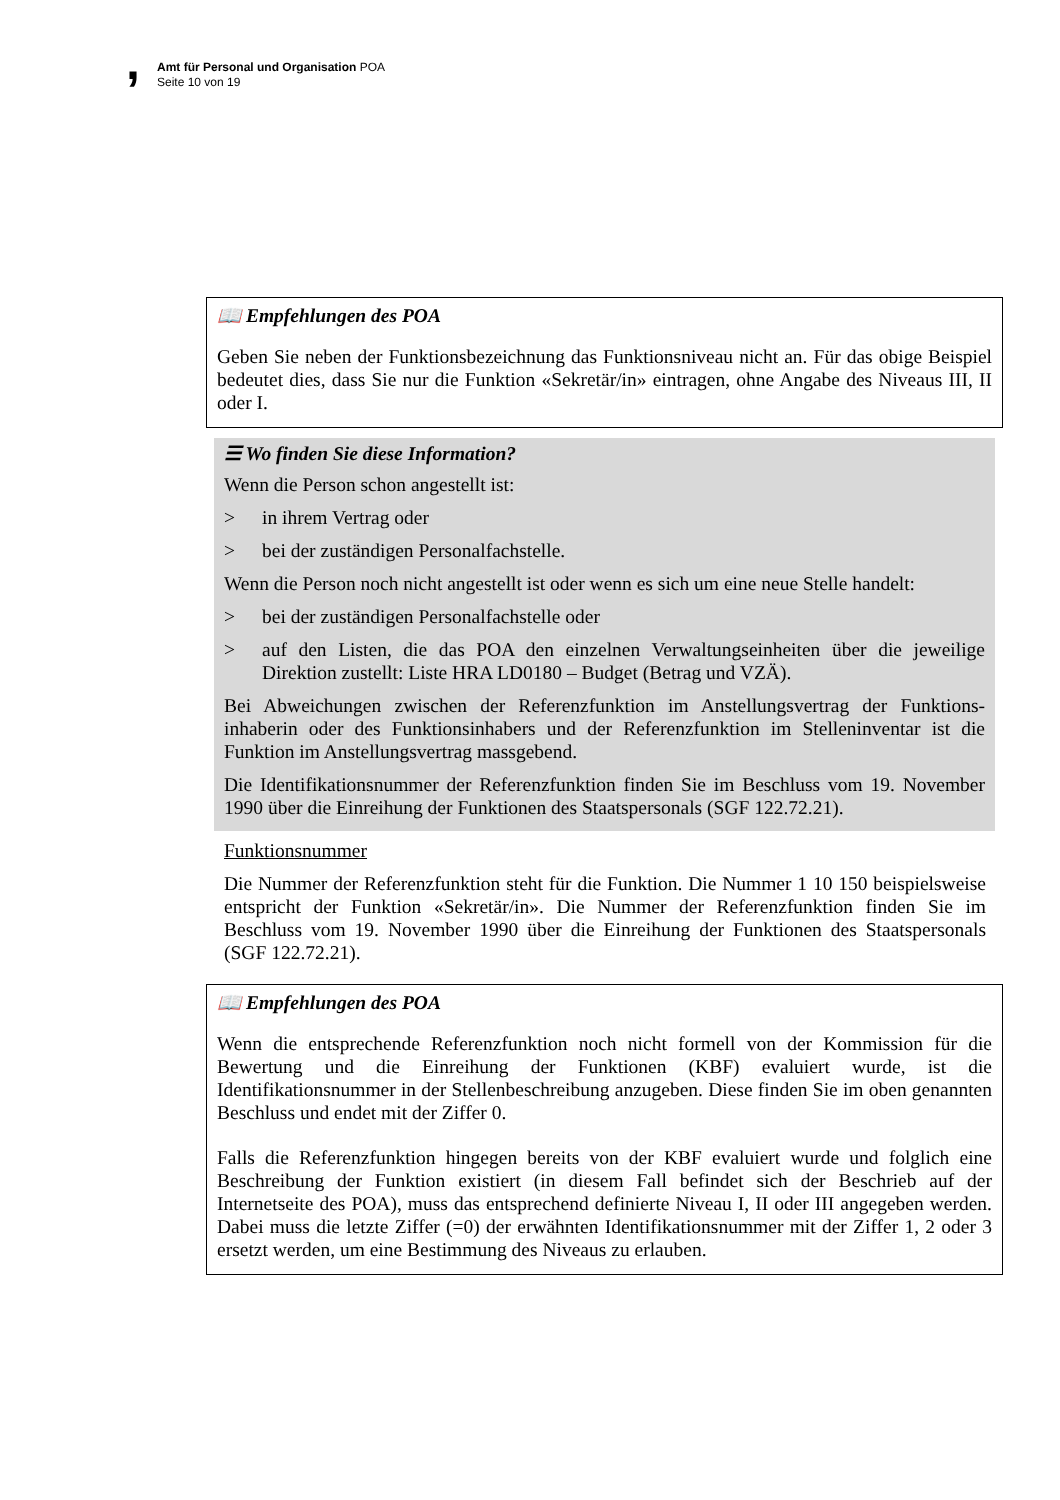, Amt für Personal und Organisation POA
Seite 10 von 19
📖 Empfehlungen des POA
Geben Sie neben der Funktionsbezeichnung das Funktionsniveau nicht an. Für das obige Beispiel bedeutet dies, dass Sie nur die Funktion «Sekretär/in» eintragen, ohne Angabe des Niveaus III, II oder I.
☰ Wo finden Sie diese Information?
Wenn die Person schon angestellt ist:
> in ihrem Vertrag oder
> bei der zuständigen Personalfachstelle.
Wenn die Person noch nicht angestellt ist oder wenn es sich um eine neue Stelle handelt:
> bei der zuständigen Personalfachstelle oder
> auf den Listen, die das POA den einzelnen Verwaltungseinheiten über die jeweilige Direktion zustellt: Liste HRA LD0180 – Budget (Betrag und VZÄ).
Bei Abweichungen zwischen der Referenzfunktion im Anstellungsvertrag der Funktions­inhaberin oder des Funktionsinhabers und der Referenzfunktion im Stelleninventar ist die Funktion im Anstellungsvertrag massgebend.
Die Identifikationsnummer der Referenzfunktion finden Sie im Beschluss vom 19. November 1990 über die Einreihung der Funktionen des Staatspersonals (SGF 122.72.21).
Funktionsnummer
Die Nummer der Referenzfunktion steht für die Funktion. Die Nummer 1 10 150 beispielsweise entspricht der Funktion «Sekretär/in». Die Nummer der Referenzfunktion finden Sie im Beschluss vom 19. November 1990 über die Einreihung der Funktionen des Staatspersonals (SGF 122.72.21).
📖 Empfehlungen des POA
Wenn die entsprechende Referenzfunktion noch nicht formell von der Kommission für die Bewertung und die Einreihung der Funktionen (KBF) evaluiert wurde, ist die Identifikationsnummer in der Stellenbeschreibung anzugeben. Diese finden Sie im oben genannten Beschluss und endet mit der Ziffer 0.
Falls die Referenzfunktion hingegen bereits von der KBF evaluiert wurde und folglich eine Beschreibung der Funktion existiert (in diesem Fall befindet sich der Beschrieb auf der Internetseite des POA), muss das entsprechend definierte Niveau I, II oder III angegeben werden. Dabei muss die letzte Ziffer (=0) der erwähnten Identifikations­nummer mit der Ziffer 1, 2 oder 3 ersetzt werden, um eine Bestimmung des Niveaus zu erlauben.